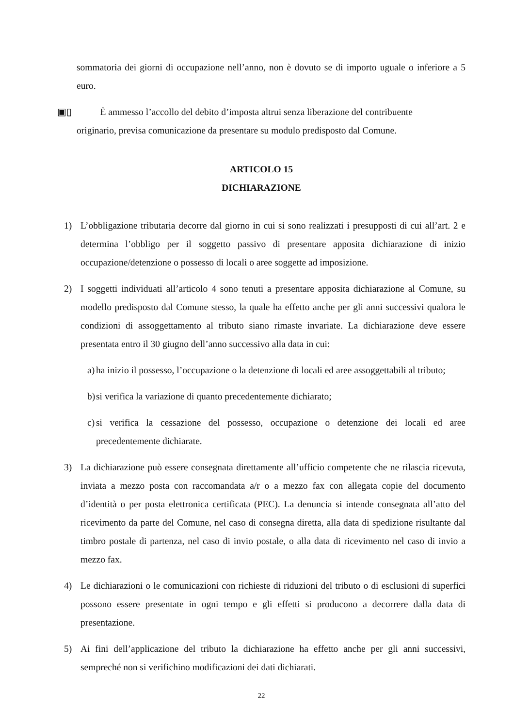sommatoria dei giorni di occupazione nell’anno, non è dovuto se di importo uguale o inferiore a 5 euro.
▣▯ È ammesso l’accollo del debito d’imposta altrui senza liberazione del contribuente
originario, previsa comunicazione da presentare su modulo predisposto dal Comune.
ARTICOLO 15
DICHIARAZIONE
1) L’obbligazione tributaria decorre dal giorno in cui si sono realizzati i presupposti di cui all’art. 2 e determina l’obbligo per il soggetto passivo di presentare apposita dichiarazione di inizio occupazione/detenzione o possesso di locali o aree soggette ad imposizione.
2) I soggetti individuati all’articolo 4 sono tenuti a presentare apposita dichiarazione al Comune, su modello predisposto dal Comune stesso, la quale ha effetto anche per gli anni successivi qualora le condizioni di assoggettamento al tributo siano rimaste invariate. La dichiarazione deve essere presentata entro il 30 giugno dell’anno successivo alla data in cui:
a) ha inizio il possesso, l’occupazione o la detenzione di locali ed aree assoggettabili al tributo;
b) si verifica la variazione di quanto precedentemente dichiarato;
c) si verifica la cessazione del possesso, occupazione o detenzione dei locali ed aree precedentemente dichiarate.
3) La dichiarazione può essere consegnata direttamente all’ufficio competente che ne rilascia ricevuta, inviata a mezzo posta con raccomandata a/r o a mezzo fax con allegata copie del documento d’identità o per posta elettronica certificata (PEC). La denuncia si intende consegnata all’atto del ricevimento da parte del Comune, nel caso di consegna diretta, alla data di spedizione risultante dal timbro postale di partenza, nel caso di invio postale, o alla data di ricevimento nel caso di invio a mezzo fax.
4) Le dichiarazioni o le comunicazioni con richieste di riduzioni del tributo o di esclusioni di superfici possono essere presentate in ogni tempo e gli effetti si producono a decorrere dalla data di presentazione.
5) Ai fini dell’applicazione del tributo la dichiarazione ha effetto anche per gli anni successivi, sempreché non si verifichino modificazioni dei dati dichiarati.
22